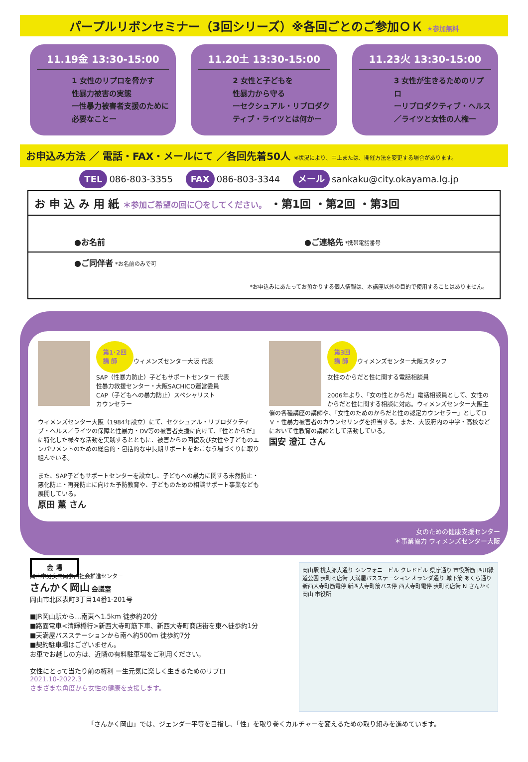パープルリボンセミナー（3回シリーズ）※各回ごとのご参加ＯＫ ★参加無料
11.19金 13:30-15:00
1 女性のリプロを脅かす
性暴力被害の実態
ー性暴力被害者支援のために必要なことー
11.20土 13:30-15:00
2 女性と子どもを
性暴力から守る
ーセクシュアル・リプロダクティブ・ライツとは何かー
11.23火 13:30-15:00
3 女性が生きるためのリプロ
ーリプロダクティブ・ヘルス／ライツと女性の人権ー
お申込み方法 ／ 電話・FAX・メールにて ／各回先着50人 ※状況により、中止または、開催方法を変更する場合があります。
TEL 086-803-3355 FAX 086-803-3344 メール sankaku@city.okayama.lg.jp
お 申 込 み 用 紙 ＊参加ご希望の回に〇をしてください。 ・第1回 ・第2回 ・第3回
●お名前 ●ご連絡先 *携帯電話番号
●ご同伴者 *お名前のみで可
*お申込みにあたってお預かりする個人情報は、本講座以外の目的で使用することはありません。
第1･2回
講 師
ウィメンズセンター大阪 代表
SAP（性暴力防止）子どもサポートセンター 代表
性暴力救援センター・大阪SACHICO運営委員
CAP（子どもへの暴力防止）スペシャリスト
カウンセラー
ウィメンズセンター大阪（1984年設立）にて、セクシュアル・リプロダクティブ・ヘルス／ライツの保障と性暴力・DV等の被害者支援に向けて、『性とからだ』に特化した様々な活動を実践するとともに、被害からの回復及び女性や子どものエンパワメントのための総合的・包括的な中長期サポートをおこなう場づくりに取り組んでいる。
また、SAP子どもサポートセンターを設立し、子どもへの暴力に関する未然防止・悪化防止・再発防止に向けた予防教育や、子どものための相談サポート事業なども展開している。
原田 薫 さん
第3回
講 師
ウィメンズセンター大阪スタッフ
女性のからだと性に関する電話相談員
2006年より、「女の性とからだ」電話相談員として、女性のからだと性に関する相談に対応。ウィメンズセンター大阪主催の各種講座の講師や、「女性のためのからだと性の認定カウンセラー」としてＤＶ・性暴力被害者のカウンセリングを担当する。また、大阪府内の中学・高校などにおいて性教育の講師として活動している。
国安 澄江 さん
女のための健康支援センター
＊事業協力 ウィメンズセンター大阪
会 場
岡山市男女共同参画社会推進センター
さんかく岡山 会議室
岡山市北区表町3丁目14番1-201号
■JR岡山駅から…南東へ1.5km 徒歩約20分
■路面電車<清輝橋行>新西大寺町筋下車、新西大寺町商店街を東へ徒歩約1分
■天満屋バスステーションから南へ約500m 徒歩約7分
■契約駐車場はございません。
お車でお越しの方は、近隣の有料駐車場をご利用ください。
女性にとって当たり前の権利 ー生元気に楽しく生きるためのリプロ
2021.10-2022.3
さまざまな角度から女性の健康を支援します。
岡山駅 桃太郎大通り シンフォニービル クレドビル 県庁通り 市役所筋 西川緑道公園 表町商店街 天満屋バスステーション オランダ通り 城下筋 あくら通り 新西大寺町筋電停 新西大寺町筋バス停 西大寺町電停 表町商店街 N さんかく岡山 市役所
「さんかく岡山」では、ジェンダー平等を目指し、「性」を取り巻くカルチャーを変えるための取り組みを進めています。